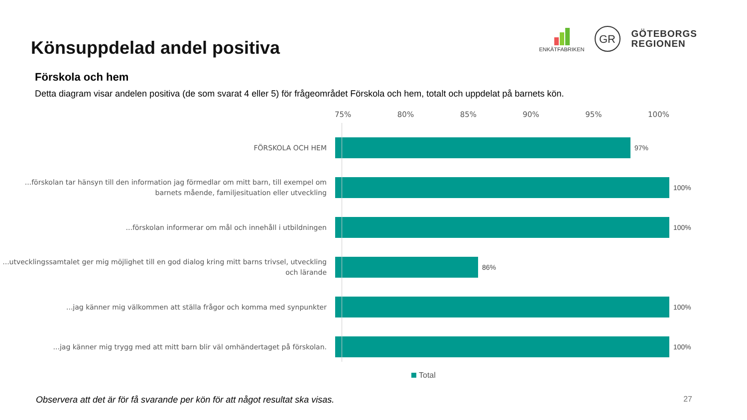Könsuppdelad andel positiva
ENKÄTFABRIKEN
GR
GÖTEBORGS
REGIONEN
Förskola och hem
Detta diagram visar andelen positiva (de som svarat 4 eller 5) för frågeområdet Förskola och hem, totalt och uppdelat på barnets kön.
75% 80% 85% 90% 95% 100%
FÖRSKOLA OCH HEM
97%
...förskolan tar hänsyn till den information jag förmedlar om mitt barn, till exempel om barnets mående, familjesituation eller utveckling
100%
...förskolan informerar om mål och innehåll i utbildningen
100%
...utvecklingssamtalet ger mig möjlighet till en god dialog kring mitt barns trivsel, utveckling och lärande
86%
...jag känner mig välkommen att ställa frågor och komma med synpunkter
100%
...jag känner mig trygg med att mitt barn blir väl omhändertaget på förskolan.
100%
Total
Observera att det är för få svarande per kön för att något resultat ska visas.
27